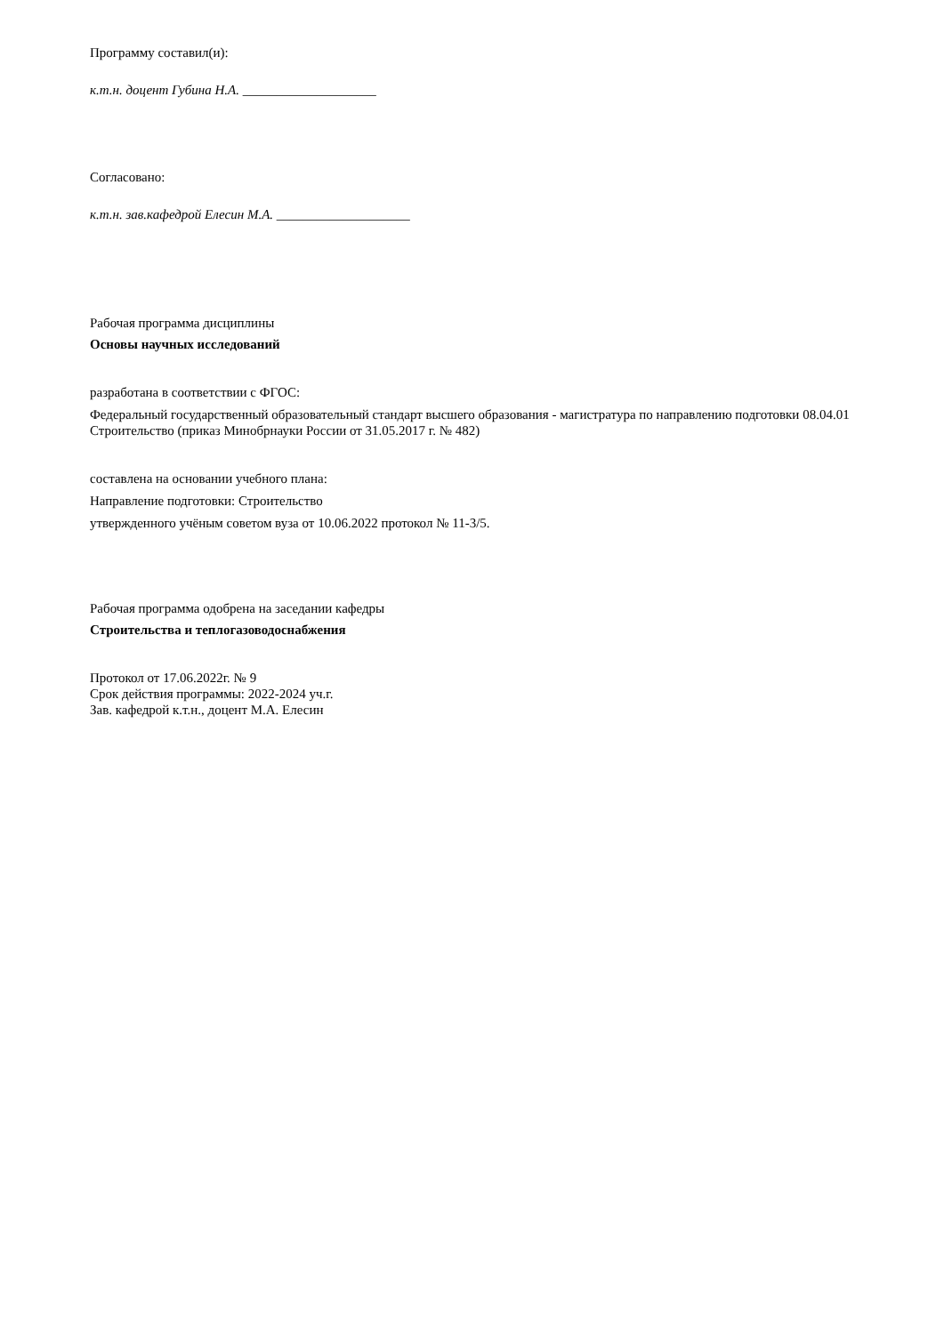Программу составил(и):
к.т.н. доцент Губина Н.А. ____________________
Согласовано:
к.т.н. зав.кафедрой Елесин М.А. ____________________
Рабочая программа дисциплины
Основы научных исследований
разработана в соответствии с ФГОС:
Федеральный государственный образовательный стандарт высшего образования - магистратура по направлению подготовки 08.04.01 Строительство (приказ Минобрнауки России от 31.05.2017 г. № 482)
составлена на основании учебного плана:
Направление подготовки: Строительство
утвержденного учёным советом вуза от 10.06.2022 протокол № 11-3/5.
Рабочая программа одобрена на заседании кафедры
Строительства и теплогазоводоснабжения
Протокол от 17.06.2022г. № 9
Срок действия программы: 2022-2024 уч.г.
Зав. кафедрой к.т.н., доцент М.А. Елесин